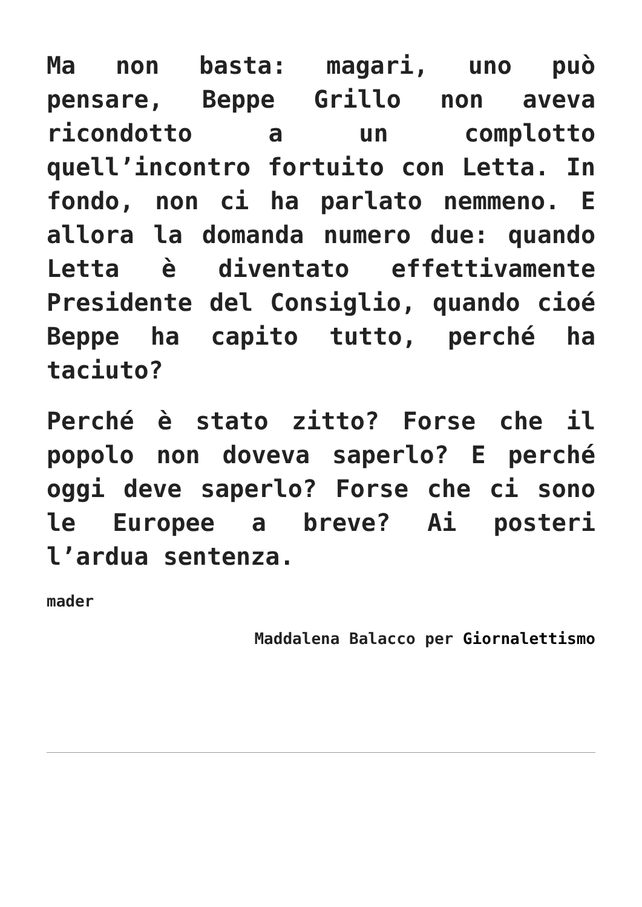Ma non basta: magari, uno può pensare, Beppe Grillo non aveva ricondotto a un complotto quell’incontro fortuito con Letta. In fondo, non ci ha parlato nemmeno. E allora la domanda numero due: quando Letta è diventato effettivamente Presidente del Consiglio, quando cioé Beppe ha capito tutto, perché ha taciuto?
Perché è stato zitto? Forse che il popolo non doveva saperlo? E perché oggi deve saperlo? Forse che ci sono le Europee a breve? Ai posteri l’ardua sentenza.
mader
Maddalena Balacco per Giornalettismo